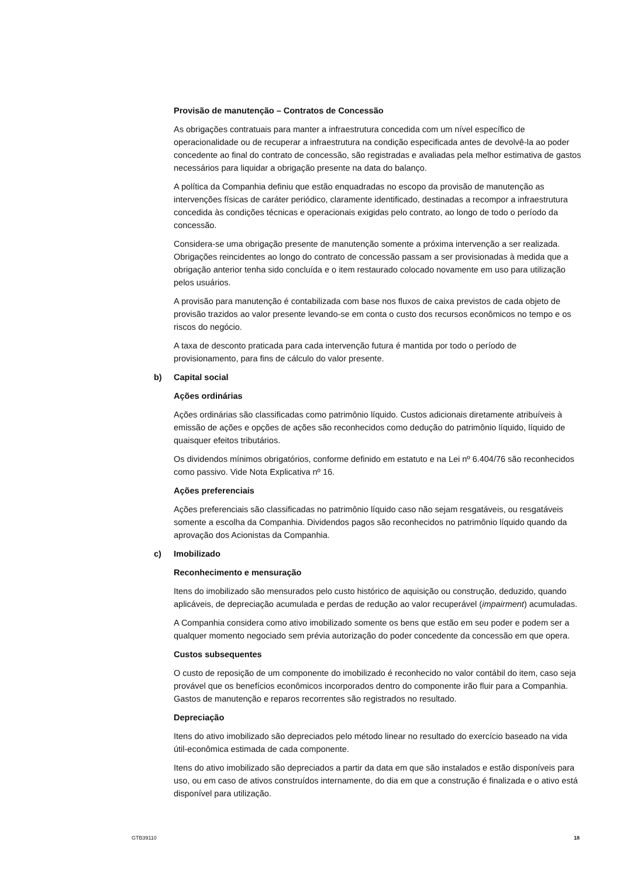Provisão de manutenção – Contratos de Concessão
As obrigações contratuais para manter a infraestrutura concedida com um nível específico de operacionalidade ou de recuperar a infraestrutura na condição especificada antes de devolvê-la ao poder concedente ao final do contrato de concessão, são registradas e avaliadas pela melhor estimativa de gastos necessários para liquidar a obrigação presente na data do balanço.
A política da Companhia definiu que estão enquadradas no escopo da provisão de manutenção as intervenções físicas de caráter periódico, claramente identificado, destinadas a recompor a infraestrutura concedida às condições técnicas e operacionais exigidas pelo contrato, ao longo de todo o período da concessão.
Considera-se uma obrigação presente de manutenção somente a próxima intervenção a ser realizada. Obrigações reincidentes ao longo do contrato de concessão passam a ser provisionadas à medida que a obrigação anterior tenha sido concluída e o item restaurado colocado novamente em uso para utilização pelos usuários.
A provisão para manutenção é contabilizada com base nos fluxos de caixa previstos de cada objeto de provisão trazidos ao valor presente levando-se em conta o custo dos recursos econômicos no tempo e os riscos do negócio.
A taxa de desconto praticada para cada intervenção futura é mantida por todo o período de provisionamento, para fins de cálculo do valor presente.
b) Capital social
Ações ordinárias
Ações ordinárias são classificadas como patrimônio líquido. Custos adicionais diretamente atribuíveis à emissão de ações e opções de ações são reconhecidos como dedução do patrimônio líquido, líquido de quaisquer efeitos tributários.
Os dividendos mínimos obrigatórios, conforme definido em estatuto e na Lei nº 6.404/76 são reconhecidos como passivo. Vide Nota Explicativa nº 16.
Ações preferenciais
Ações preferenciais são classificadas no patrimônio líquido caso não sejam resgatáveis, ou resgatáveis somente a escolha da Companhia. Dividendos pagos são reconhecidos no patrimônio líquido quando da aprovação dos Acionistas da Companhia.
c) Imobilizado
Reconhecimento e mensuração
Itens do imobilizado são mensurados pelo custo histórico de aquisição ou construção, deduzido, quando aplicáveis, de depreciação acumulada e perdas de redução ao valor recuperável (impairment) acumuladas.
A Companhia considera como ativo imobilizado somente os bens que estão em seu poder e podem ser a qualquer momento negociado sem prévia autorização do poder concedente da concessão em que opera.
Custos subsequentes
O custo de reposição de um componente do imobilizado é reconhecido no valor contábil do item, caso seja provável que os benefícios econômicos incorporados dentro do componente irão fluir para a Companhia. Gastos de manutenção e reparos recorrentes são registrados no resultado.
Depreciação
Itens do ativo imobilizado são depreciados pelo método linear no resultado do exercício baseado na vida útil-econômica estimada de cada componente.
Itens do ativo imobilizado são depreciados a partir da data em que são instalados e estão disponíveis para uso, ou em caso de ativos construídos internamente, do dia em que a construção é finalizada e o ativo está disponível para utilização.
GTB39110 18